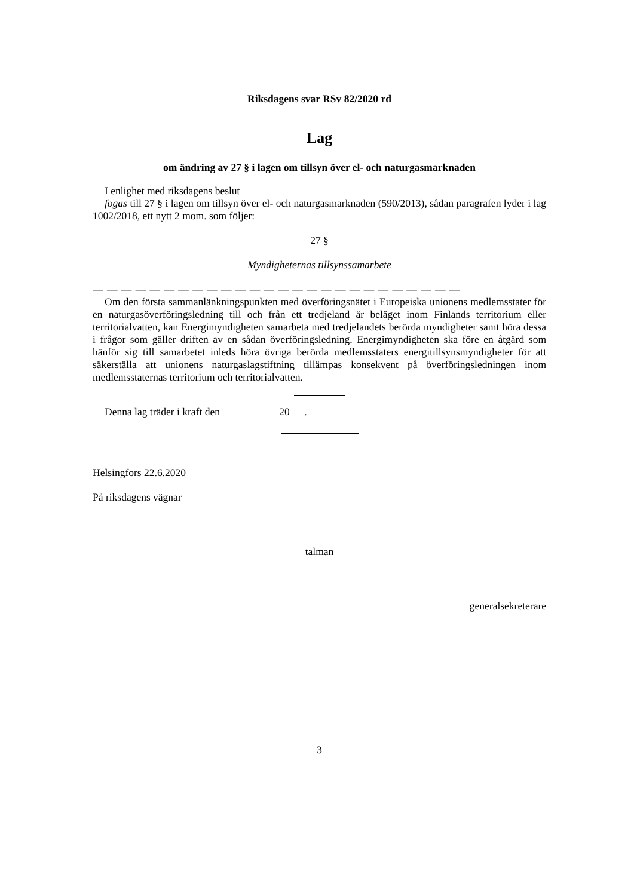Riksdagens svar RSv 82/2020 rd
Lag
om ändring av 27 § i lagen om tillsyn över el- och naturgasmarknaden
I enlighet med riksdagens beslut
fogas till 27 § i lagen om tillsyn över el- och naturgasmarknaden (590/2013), sådan paragrafen lyder i lag 1002/2018, ett nytt 2 mom. som följer:
27 §
Myndigheternas tillsynssamarbete
— — — — — — — — — — — — — — — — — — — — — — — — — —
Om den första sammanlänkningspunkten med överföringsnätet i Europeiska unionens medlemsstater för en naturgasöverföringsledning till och från ett tredjeland är beläget inom Finlands territorium eller territorialvatten, kan Energimyndigheten samarbeta med tredjelandets berörda myndigheter samt höra dessa i frågor som gäller driften av en sådan överföringsledning. Energimyndigheten ska före en åtgärd som hänför sig till samarbetet inleds höra övriga berörda medlemsstaters energitillsynsmyndigheter för att säkerställa att unionens naturgaslagstiftning tillämpas konsekvent på överföringsledningen inom medlemsstaternas territorium och territorialvatten.
Denna lag träder i kraft den 20 .
Helsingfors 22.6.2020
På riksdagens vägnar
talman
generalsekreterare
3